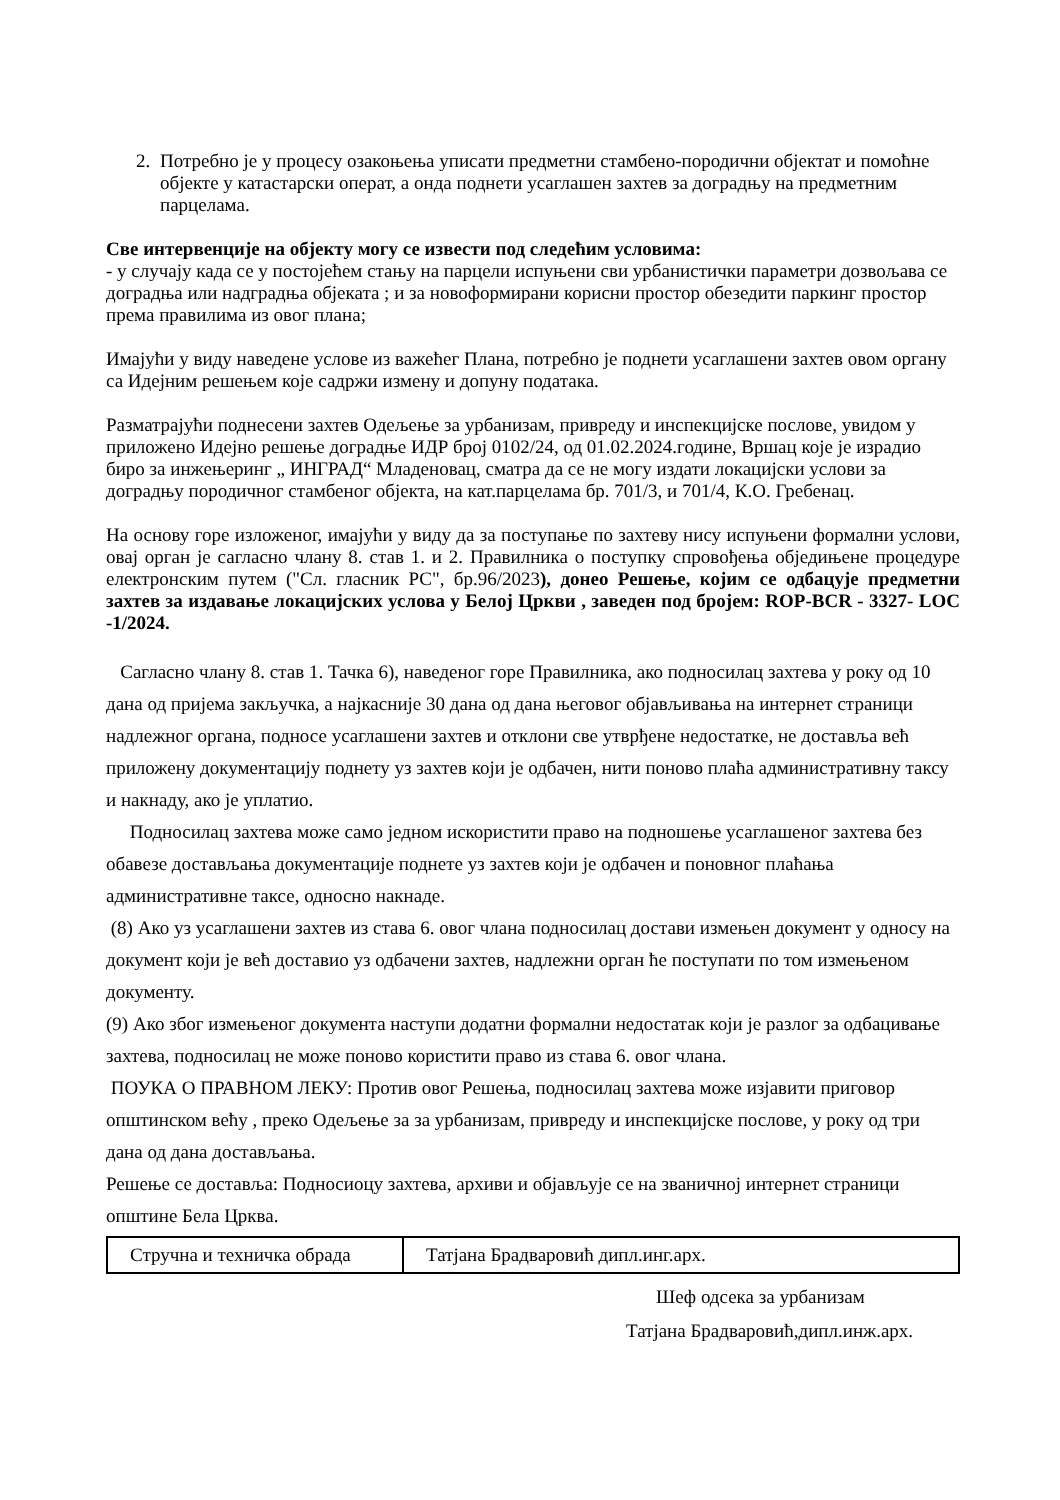2. Потребно је у процесу озакоњења уписати предметни стамбено-породични објектат и помоћне објекте у катастарски операт, а онда поднети усаглашен захтев за доградњу на предметним парцелама.
Све интервенције на објекту могу се извести под следећим условима:
- у случају када се у постојећем стању на парцели испуњени сви урбанистички параметри дозвољава се доградња или надградња објеката ; и за новоформирани корисни простор обезедити паркинг простор према правилима из овог плана;
Имајући у виду наведене услове из важећег Плана, потребно је поднети усаглашени захтев овом органу са Идејним решењем које садржи измену и допуну података.
Разматрајући поднесени захтев Одељење за урбанизам, привреду и инспекцијске послове, увидом у приложено Идејно решење доградње ИДР број 0102/24, од 01.02.2024.године, Вршац које је израдио биро за инжењеринг „ ИНГРАД“ Младеновац, сматра да се не могу издати локацијски услови за доградњу породичног стамбеног објекта, на кат.парцелама бр. 701/3, и 701/4, К.О. Гребенац.
На основу горе изложеног, имајући у виду да за поступање по захтеву нису испуњени формални услови, овај орган је сагласно члану 8. став 1. и 2. Правилника о поступку спровођења обједињене процедуре електронским путем ("Сл. гласник РС", бр.96/2023), донео Решење, којим се одбацује предметни захтев за издавање локацијских услова у Белој Цркви , заведен под бројем: ROP-BCR - 3327- LOC -1/2024.
Сагласно члану 8. став 1. Тачка 6), наведеног горе Правилника, ако подносилац захтева у року од 10 дана од пријема закључка, а најкасније 30 дана од дана његовог објављивања на интернет страници надлежног органа, подносе усаглашени захтев и отклони све утврђене недостатке, не доставља већ приложену документацију поднету уз захтев који је одбачен, нити поново плаћа административну таксу и накнаду, ако је уплатио.
Подносилац захтева може само једном искористити право на подношење усаглашеног захтева без обавезе достављања документације поднете уз захтев који је одбачен и поновног плаћања административне таксе, односно накнаде.
(8) Ако уз усаглашени захтев из става 6. овог члана подносилац достави измењен документ у односу на документ који је већ доставио уз одбачени захтев, надлежни орган ће поступати по том измењеном документу.
(9) Ако због измењеног документа наступи додатни формални недостатак који је разлог за одбацивање захтева, подносилац не може поново користити право из става 6. овог члана.
ПОУКА О ПРАВНОМ ЛЕКУ: Против овог Решења, подносилац захтева може изјавити приговор општинском већу , преко Одељење за за урбанизам, привреду и инспекцијске послове, у року од три дана од дана достављања.
Решење се доставља: Подносиоцу захтева, архиви и објављује се на званичној интернет страници општине Бела Црква.
| Стручна и техничка обрада | Татјана Брадваровић дипл.инг.арх. |
Шеф одсека за урбанизам
Татјана Брадваровић,дипл.инж.арх.